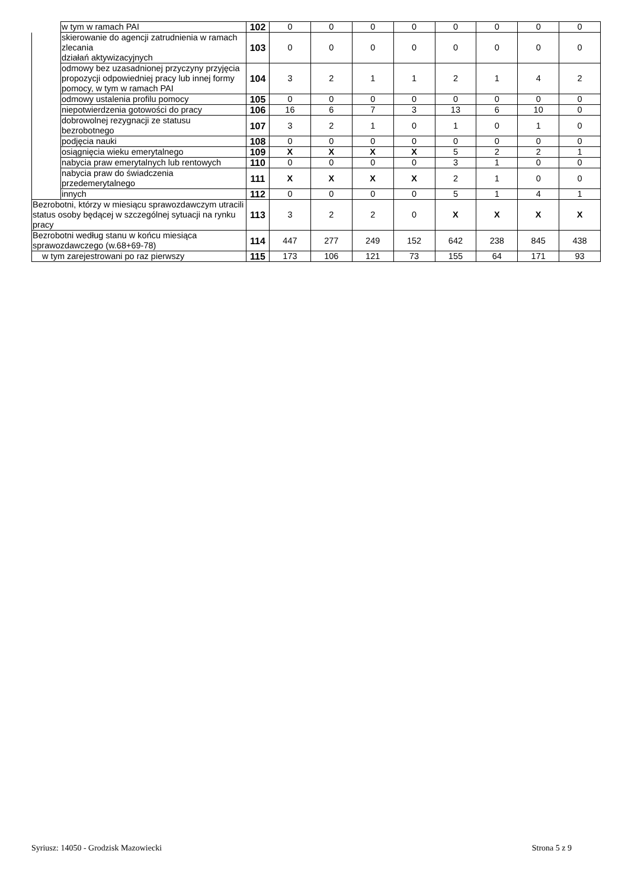| | w tym w ramach PAI | 102 | 0 | 0 | 0 | 0 | 0 | 0 | 0 | 0 |
| | skierowanie do agencji zatrudnienia w ramach zlecania działań aktywizacyjnych | 103 | 0 | 0 | 0 | 0 | 0 | 0 | 0 | 0 |
| | odmowy bez uzasadnionej przyczyny przyjęcia propozycji odpowiedniej pracy lub innej formy pomocy, w tym w ramach PAI | 104 | 3 | 2 | 1 | 1 | 2 | 1 | 4 | 2 |
| | odmowy ustalenia profilu pomocy | 105 | 0 | 0 | 0 | 0 | 0 | 0 | 0 | 0 |
| | niepotwierdzenia gotowości do pracy | 106 | 16 | 6 | 7 | 3 | 13 | 6 | 10 | 0 |
| | dobrowolnej rezygnacji ze statusu bezrobotnego | 107 | 3 | 2 | 1 | 0 | 1 | 0 | 1 | 0 |
| | podjęcia nauki | 108 | 0 | 0 | 0 | 0 | 0 | 0 | 0 | 0 |
| | osiągnięcia wieku emerytalnego | 109 | X | X | X | X | 5 | 2 | 2 | 1 |
| | nabycia praw emerytalnych lub rentowych | 110 | 0 | 0 | 0 | 0 | 3 | 1 | 0 | 0 |
| | nabycia praw do świadczenia przedemerytalnego | 111 | X | X | X | X | 2 | 1 | 0 | 0 |
| | innych | 112 | 0 | 0 | 0 | 0 | 5 | 1 | 4 | 1 |
| Bezrobotni, którzy w miesiącu sprawozdawczym utracili status osoby będącej w szczególnej sytuacji na rynku pracy | | 113 | 3 | 2 | 2 | 0 | X | X | X | X |
| Bezrobotni według stanu w końcu miesiąca sprawozdawczego (w.68+69-78) | | 114 | 447 | 277 | 249 | 152 | 642 | 238 | 845 | 438 |
| w tym zarejestrowani po raz pierwszy | | 115 | 173 | 106 | 121 | 73 | 155 | 64 | 171 | 93 |
Syriusz: 14050 - Grodzisk Mazowiecki Strona 5 z 9